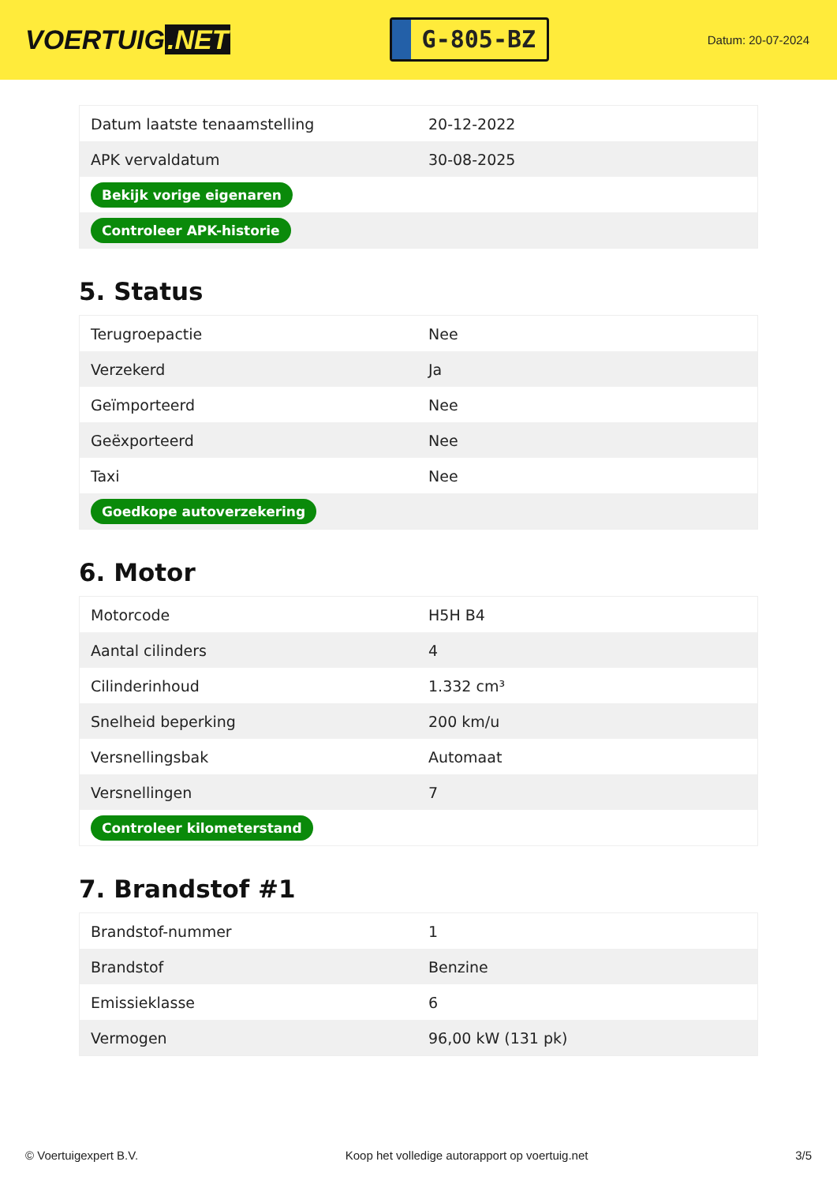VOERTUIG.NET
G-805-BZ
Datum: 20-07-2024
| Datum laatste tenaamstelling | 20-12-2022 |
| APK vervaldatum | 30-08-2025 |
| Bekijk vorige eigenaren | |
| Controleer APK-historie | |
5. Status
| Terugroepactie | Nee |
| Verzekerd | Ja |
| Geïmporteerd | Nee |
| Geëxporteerd | Nee |
| Taxi | Nee |
| Goedkope autoverzekering | |
6. Motor
| Motorcode | H5H B4 |
| Aantal cilinders | 4 |
| Cilinderinhoud | 1.332 cm³ |
| Snelheid beperking | 200 km/u |
| Versnellingsbak | Automaat |
| Versnellingen | 7 |
| Controleer kilometerstand | |
7. Brandstof #1
| Brandstof-nummer | 1 |
| Brandstof | Benzine |
| Emissieklasse | 6 |
| Vermogen | 96,00 kW (131 pk) |
© Voertuigexpert B.V. Koop het volledige autorapport op voertuig.net 3/5